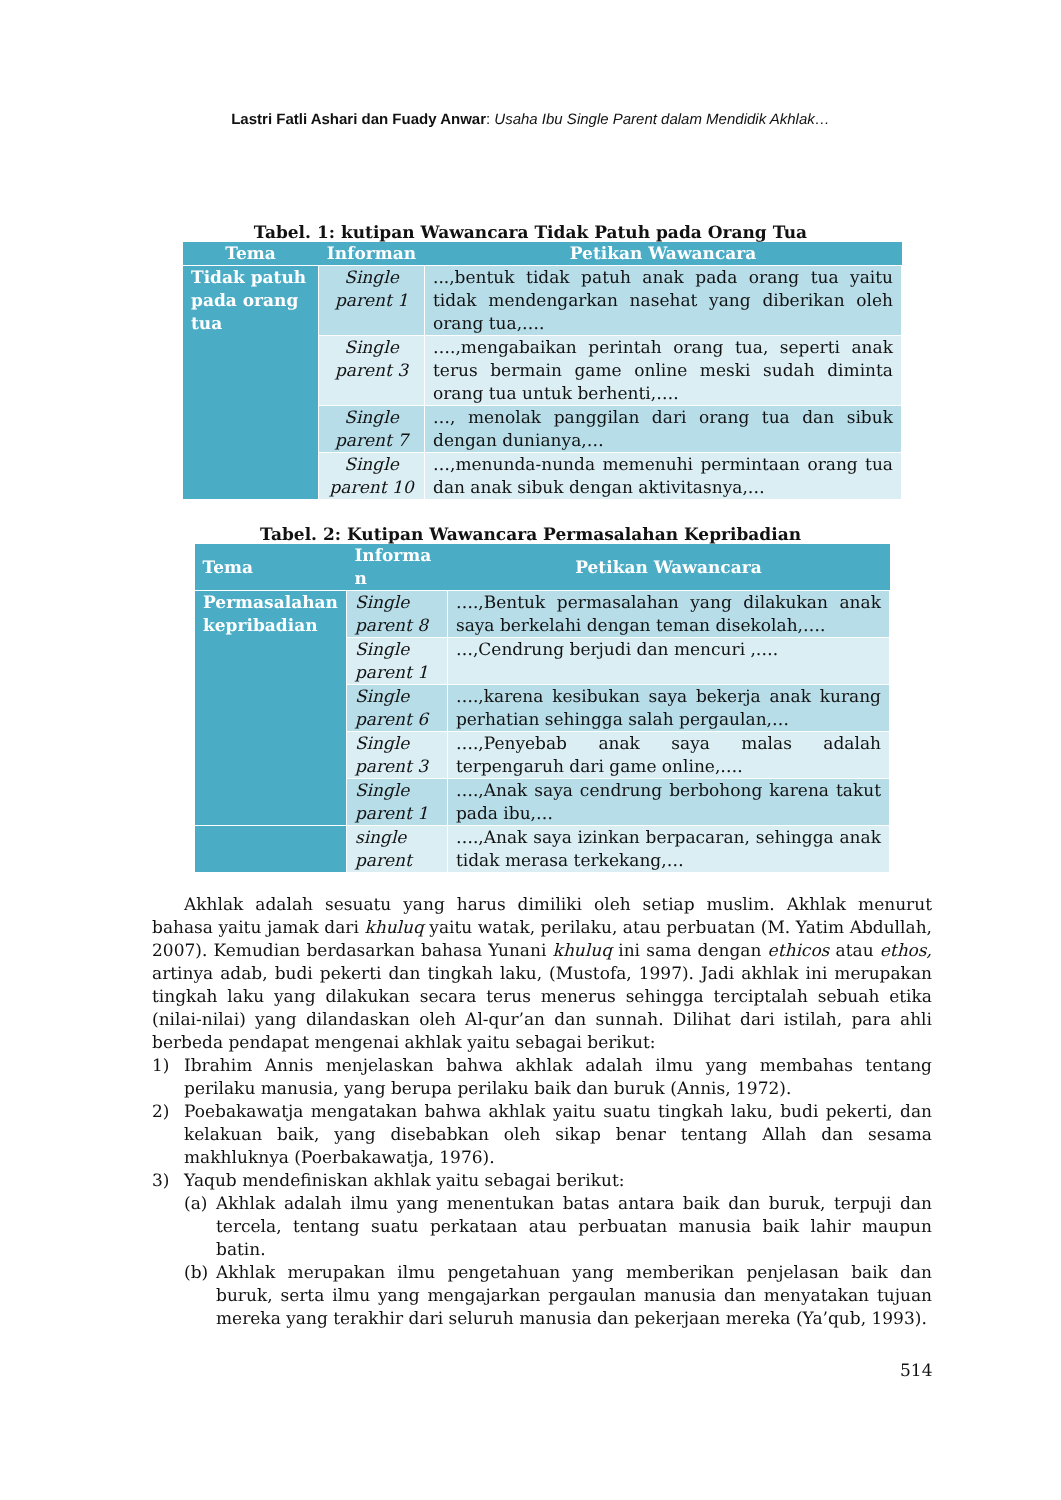Lastri Fatli Ashari dan Fuady Anwar: Usaha Ibu Single Parent dalam Mendidik Akhlak…
Tabel. 1: kutipan Wawancara Tidak Patuh pada Orang Tua
| Tema | Informan | Petikan Wawancara |
| --- | --- | --- |
| Tidak patuh pada orang tua | Single parent 1 | ...,bentuk tidak patuh anak pada orang tua yaitu tidak mendengarkan nasehat yang diberikan oleh orang tua,…. |
| | Single parent 3 | ….,mengabaikan perintah orang tua, seperti anak terus bermain game online meski sudah diminta orang tua untuk berhenti,…. |
| | Single parent 7 | …, menolak panggilan dari orang tua dan sibuk dengan dunianya,… |
| | Single parent 10 | …,menunda-nunda memenuhi permintaan orang tua dan anak sibuk dengan aktivitasnya,… |
Tabel. 2: Kutipan Wawancara Permasalahan Kepribadian
| Tema | Informa n | Petikan Wawancara |
| --- | --- | --- |
| Permasalahan kepribadian | Single parent 8 | ….,Bentuk permasalahan yang dilakukan anak saya berkelahi dengan teman disekolah,…. |
| | Single parent 1 | …,Cendrung berjudi dan mencuri ,…. |
| | Single parent 6 | ….,karena kesibukan saya bekerja anak kurang perhatian sehingga salah pergaulan,… |
| | Single parent 3 | ….,Penyebab anak saya malas adalah terpengaruh dari game online,…. |
| | Single parent 1 | ….,Anak saya cendrung berbohong karena takut pada ibu,… |
| | single parent | ….,Anak saya izinkan berpacaran, sehingga anak tidak merasa terkekang,… |
Akhlak adalah sesuatu yang harus dimiliki oleh setiap muslim. Akhlak menurut bahasa yaitu jamak dari khuluq yaitu watak, perilaku, atau perbuatan (M. Yatim Abdullah, 2007). Kemudian berdasarkan bahasa Yunani khuluq ini sama dengan ethicos atau ethos, artinya adab, budi pekerti dan tingkah laku, (Mustofa, 1997). Jadi akhlak ini merupakan tingkah laku yang dilakukan secara terus menerus sehingga terciptalah sebuah etika (nilai-nilai) yang dilandaskan oleh Al-qur’an dan sunnah. Dilihat dari istilah, para ahli berbeda pendapat mengenai akhlak yaitu sebagai berikut:
1) Ibrahim Annis menjelaskan bahwa akhlak adalah ilmu yang membahas tentang perilaku manusia, yang berupa perilaku baik dan buruk (Annis, 1972).
2) Poebakawatja mengatakan bahwa akhlak yaitu suatu tingkah laku, budi pekerti, dan kelakuan baik, yang disebabkan oleh sikap benar tentang Allah dan sesama makhluknya (Poerbakawatja, 1976).
3) Yaqub mendefiniskan akhlak yaitu sebagai berikut:
(a) Akhlak adalah ilmu yang menentukan batas antara baik dan buruk, terpuji dan tercela, tentang suatu perkataan atau perbuatan manusia baik lahir maupun batin.
(b) Akhlak merupakan ilmu pengetahuan yang memberikan penjelasan baik dan buruk, serta ilmu yang mengajarkan pergaulan manusia dan menyatakan tujuan mereka yang terakhir dari seluruh manusia dan pekerjaan mereka (Ya’qub, 1993).
514